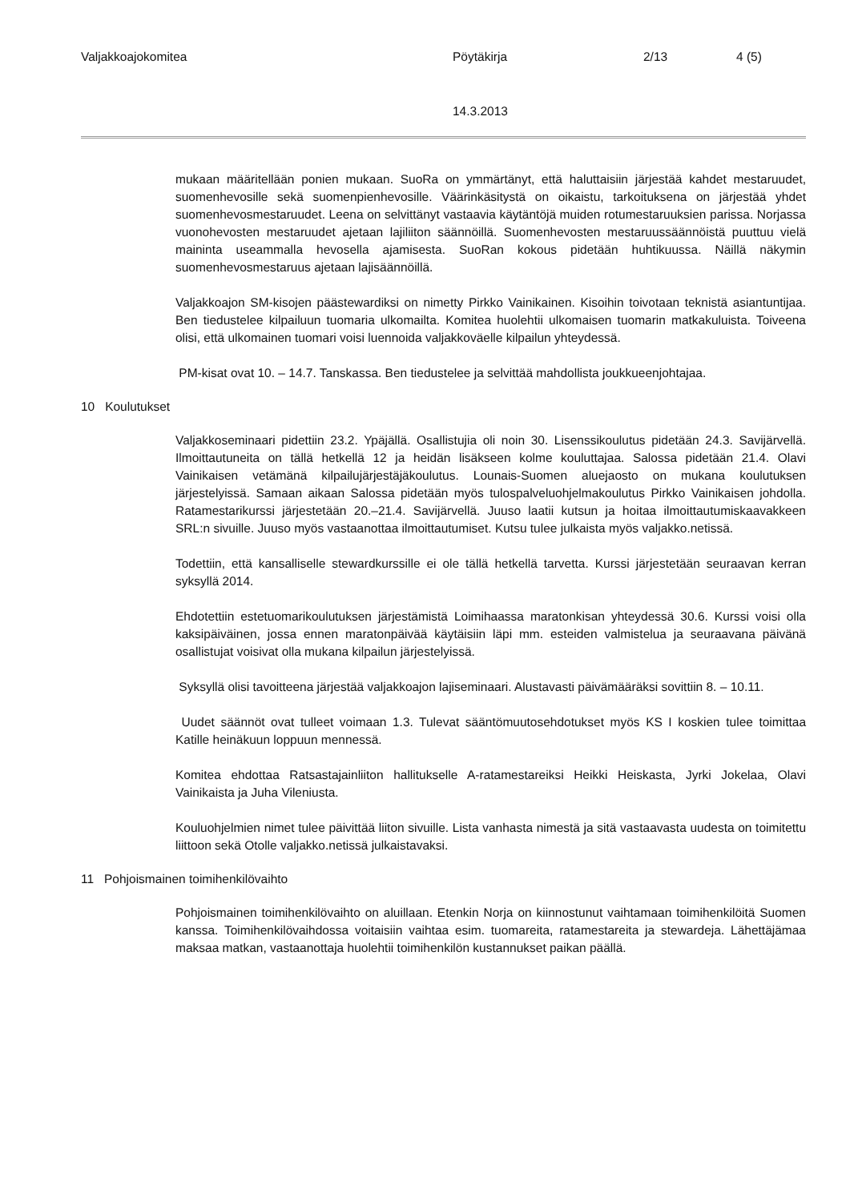Valjakkoajokomitea Pöytäkirja 2/13 4 (5)
14.3.2013
mukaan määritellään ponien mukaan. SuoRa on ymmärtänyt, että haluttaisiin järjestää kahdet mestaruudet, suomenhevosille sekä suomenpienhevosille. Väärinkäsitystä on oikaistu, tarkoituksena on järjestää yhdet suomenhevosmestaruudet. Leena on selvittänyt vastaavia käytäntöjä muiden rotumestaruuksien parissa. Norjassa vuonohevosten mestaruudet ajetaan lajiliiton säännöillä. Suomenhevosten mestaruussäännöistä puuttuu vielä maininta useammalla hevosella ajamisesta. SuoRan kokous pidetään huhtikuussa. Näillä näkymin suomenhevosmestaruus ajetaan lajisäännöillä.
Valjakkoajon SM-kisojen päästewardiksi on nimetty Pirkko Vainikainen. Kisoihin toivotaan teknistä asiantuntijaa. Ben tiedustelee kilpailuun tuomaria ulkomailta. Komitea huolehtii ulkomaisen tuomarin matkakuluista. Toiveena olisi, että ulkomainen tuomari voisi luennoida valjakkoväelle kilpailun yhteydessä.
PM-kisat ovat 10. – 14.7. Tanskassa. Ben tiedustelee ja selvittää mahdollista joukkueenjohtajaa.
10 Koulutukset
Valjakkoseminaari pidettiin 23.2. Ypäjällä. Osallistujia oli noin 30. Lisenssikoulutus pidetään 24.3. Savijärvellä. Ilmoittautuneita on tällä hetkellä 12 ja heidän lisäkseen kolme kouluttajaa. Salossa pidetään 21.4. Olavi Vainikaisen vetämänä kilpailujärjestäjäkoulutus. Lounais-Suomen aluejaosto on mukana koulutuksen järjestelyissä. Samaan aikaan Salossa pidetään myös tulospalveluohjelmakoulutus Pirkko Vainikaisen johdolla. Ratamestarikurssi järjestetään 20.–21.4. Savijärvellä. Juuso laatii kutsun ja hoitaa ilmoittautumiskaavakkeen SRL:n sivuille. Juuso myös vastaanottaa ilmoittautumiset. Kutsu tulee julkaista myös valjakko.netissä.
Todettiin, että kansalliselle stewardkurssille ei ole tällä hetkellä tarvetta. Kurssi järjestetään seuraavan kerran syksyllä 2014.
Ehdotettiin estetuomarikoulutuksen järjestämistä Loimihaassa maratonkisan yhteydessä 30.6. Kurssi voisi olla kaksipäiväinen, jossa ennen maratonpäivää käytäisiin läpi mm. esteiden valmistelua ja seuraavana päivänä osallistujat voisivat olla mukana kilpailun järjestelyissä.
Syksyllä olisi tavoitteena järjestää valjakkoajon lajiseminaari. Alustavasti päivämääräksi sovittiin 8. – 10.11.
Uudet säännöt ovat tulleet voimaan 1.3. Tulevat sääntömuutosehdotukset myös KS I koskien tulee toimittaa Katille heinäkuun loppuun mennessä.
Komitea ehdottaa Ratsastajainliiton hallitukselle A-ratamestareiksi Heikki Heiskasta, Jyrki Jokelaa, Olavi Vainikaista ja Juha Vileniusta.
Kouluohjelmien nimet tulee päivittää liiton sivuille. Lista vanhasta nimestä ja sitä vastaavasta uudesta on toimitettu liittoon sekä Otolle valjakko.netissä julkaistavaksi.
11 Pohjoismainen toimihenkilövaihto
Pohjoismainen toimihenkilövaihto on aluillaan. Etenkin Norja on kiinnostunut vaihtamaan toimihenkilöitä Suomen kanssa. Toimihenkilövaihdossa voitaisiin vaihtaa esim. tuomareita, ratamestareita ja stewardeja. Lähettäjämaa maksaa matkan, vastaanottaja huolehtii toimihenkilön kustannukset paikan päällä.